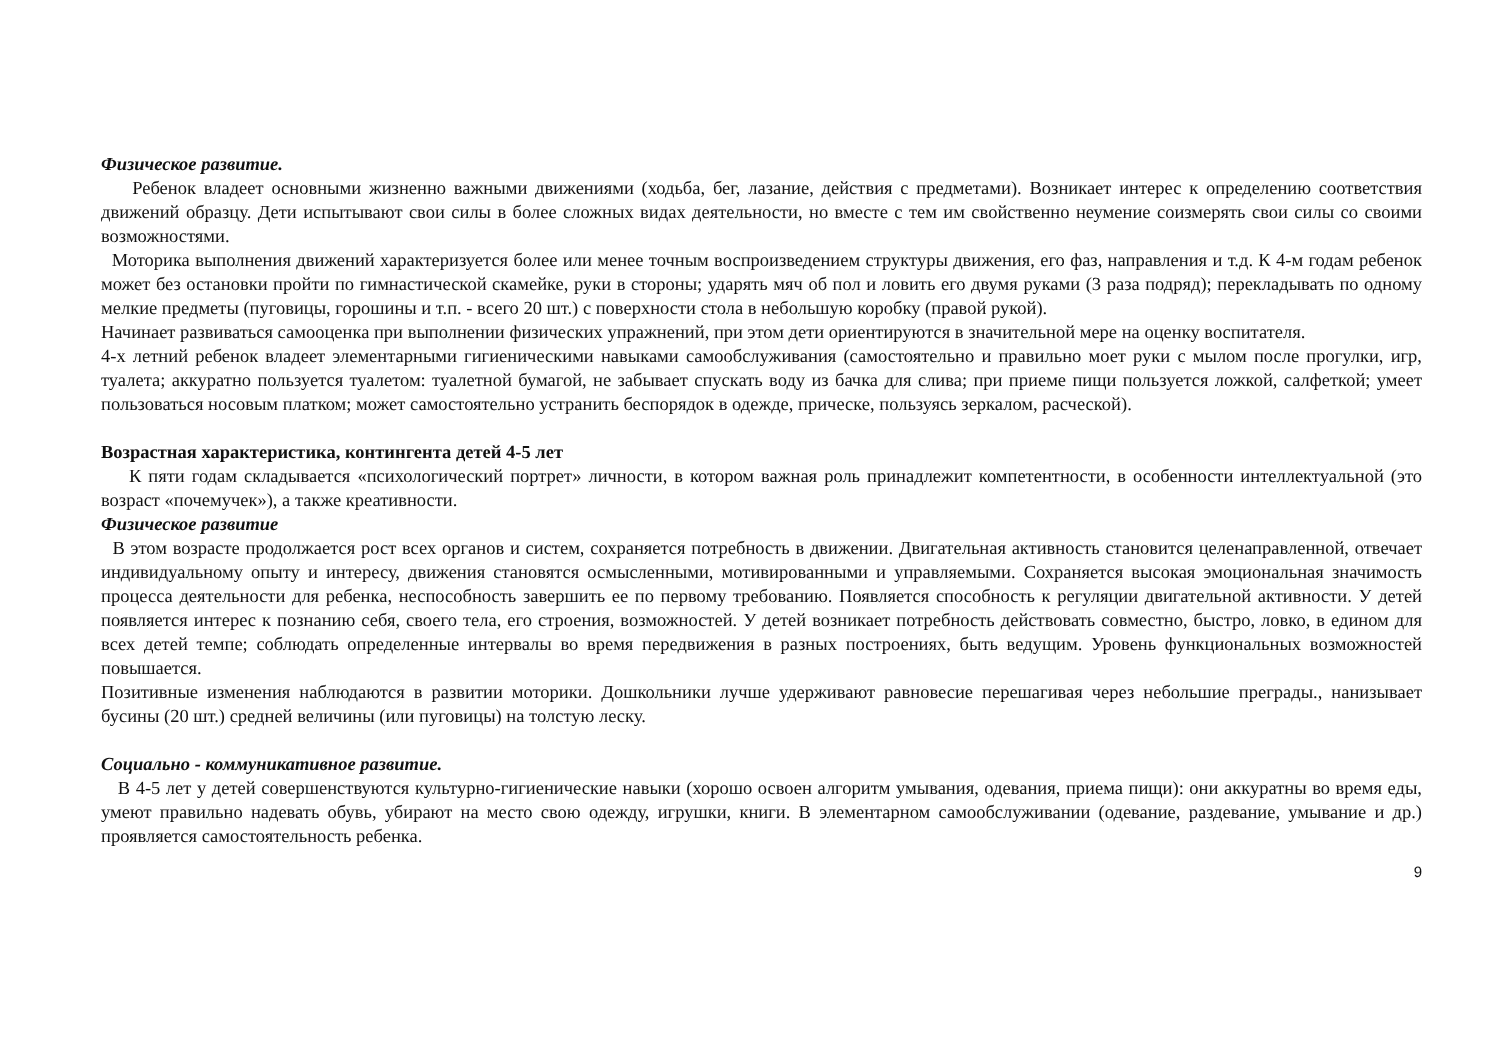Физическое развитие.
Ребенок владеет основными жизненно важными движениями (ходьба, бег, лазание, действия с предметами). Возникает интерес к определению соответствия движений образцу. Дети испытывают свои силы в более сложных видах деятельности, но вместе с тем им свойственно неумение соизмерять свои силы со своими возможностями.
Моторика выполнения движений характеризуется более или менее точным воспроизведением структуры движения, его фаз, направления и т.д. К 4-м годам ребенок может без остановки пройти по гимнастической скамейке, руки в стороны; ударять мяч об пол и ловить его двумя руками (3 раза подряд); перекладывать по одному мелкие предметы (пуговицы, горошины и т.п. - всего 20 шт.) с поверхности стола в небольшую коробку (правой рукой).
Начинает развиваться самооценка при выполнении физических упражнений, при этом дети ориентируются в значительной мере на оценку воспитателя.
4-х летний ребенок владеет элементарными гигиеническими навыками самообслуживания (самостоятельно и правильно моет руки с мылом после прогулки, игр, туалета; аккуратно пользуется туалетом: туалетной бумагой, не забывает спускать воду из бачка для слива; при приеме пищи пользуется ложкой, салфеткой; умеет пользоваться носовым платком; может самостоятельно устранить беспорядок в одежде, прическе, пользуясь зеркалом, расческой).
Возрастная характеристика, контингента детей 4-5 лет
К пяти годам складывается «психологический портрет» личности, в котором важная роль принадлежит компетентности, в особенности интеллектуальной (это возраст «почемучек»), а также креативности.
Физическое развитие
В этом возрасте продолжается рост всех органов и систем, сохраняется потребность в движении. Двигательная активность становится целенаправленной, отвечает индивидуальному опыту и интересу, движения становятся осмысленными, мотивированными и управляемыми. Сохраняется высокая эмоциональная значимость процесса деятельности для ребенка, неспособность завершить ее по первому требованию. Появляется способность к регуляции двигательной активности. У детей появляется интерес к познанию себя, своего тела, его строения, возможностей. У детей возникает потребность действовать совместно, быстро, ловко, в едином для всех детей темпе; соблюдать определенные интервалы во время передвижения в разных построениях, быть ведущим. Уровень функциональных возможностей повышается.
Позитивные изменения наблюдаются в развитии моторики. Дошкольники лучше удерживают равновесие перешагивая через небольшие преграды., нанизывает бусины (20 шт.) средней величины (или пуговицы) на толстую леску.
Социально - коммуникативное развитие.
В 4-5 лет у детей совершенствуются культурно-гигиенические навыки (хорошо освоен алгоритм умывания, одевания, приема пищи): они аккуратны во время еды, умеют правильно надевать обувь, убирают на место свою одежду, игрушки, книги. В элементарном самообслуживании (одевание, раздевание, умывание и др.) проявляется самостоятельность ребенка.
9